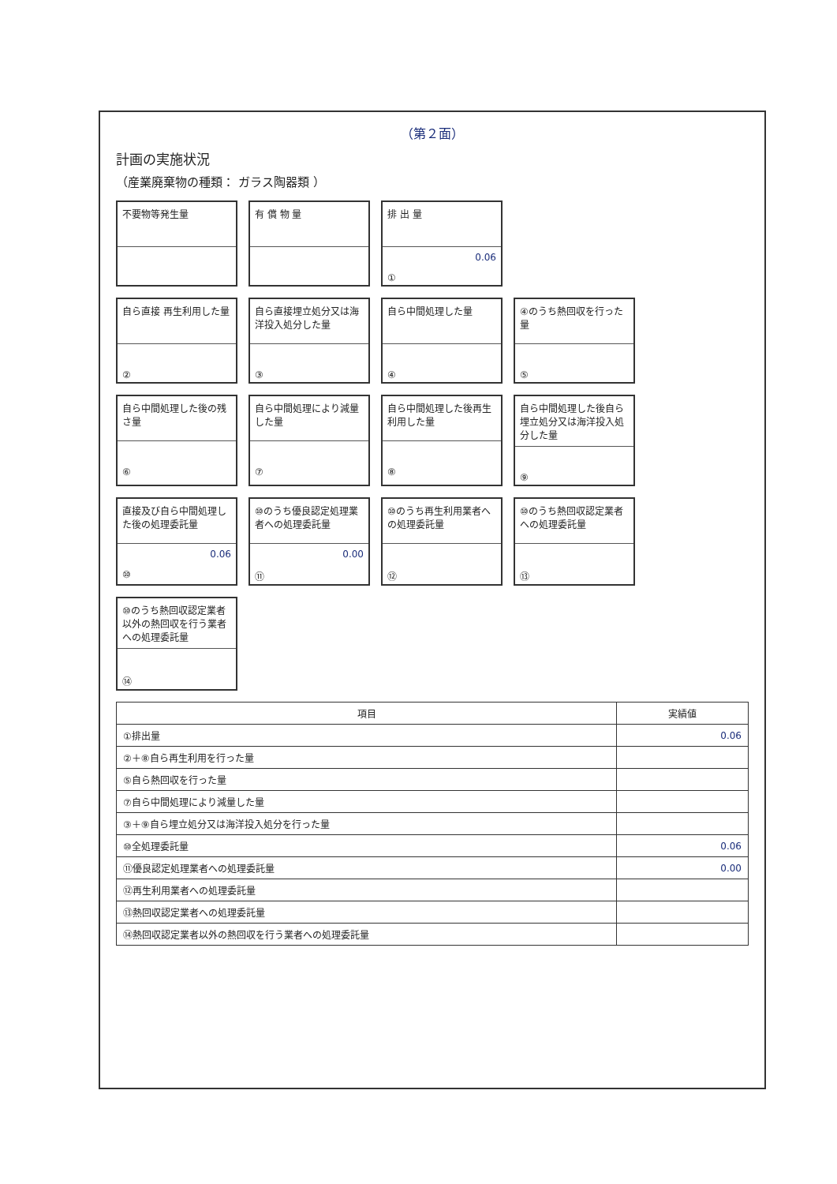（第２面）
計画の実施状況
（産業廃棄物の種類： ガラス陶器類 ）
不要物等発生量
有 償 物 量
排 出 量
0.06
①
自ら直接 再生利用した量
②
自ら直接埋立処分又は海洋投入処分した量
③
自ら中間処理した量
④
④のうち熱回収を行った量
⑤
自ら中間処理した後の残さ量
⑥
自ら中間処理により減量した量
⑦
自ら中間処理した後再生利用した量
⑧
自ら中間処理した後自ら埋立処分又は海洋投入処分した量
⑨
直接及び自ら中間処理した後の処理委託量
0.06
⑩
⑩のうち優良認定処理業者への処理委託量
0.00
⑪
⑩のうち再生利用業者への処理委託量
⑫
⑩のうち熱回収認定業者への処理委託量
⑬
⑩のうち熱回収認定業者以外の熱回収を行う業者への処理委託量
⑭
| 項目 | 実績値 |
| --- | --- |
| ①排出量 | 0.06 |
| ②＋⑧自ら再生利用を行った量 | |
| ⑤自ら熱回収を行った量 | |
| ⑦自ら中間処理により減量した量 | |
| ③＋⑨自ら埋立処分又は海洋投入処分を行った量 | |
| ⑩全処理委託量 | 0.06 |
| ⑪優良認定処理業者への処理委託量 | 0.00 |
| ⑫再生利用業者への処理委託量 | |
| ⑬熱回収認定業者への処理委託量 | |
| ⑭熱回収認定業者以外の熱回収を行う業者への処理委託量 | |